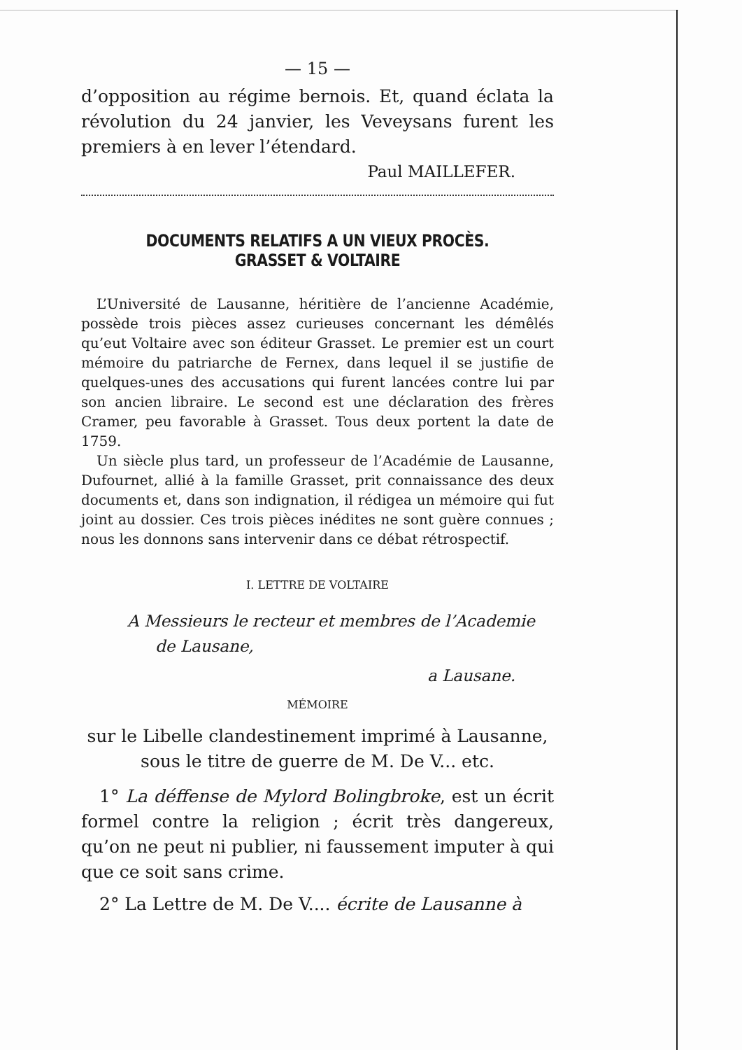— 15 —
d’opposition au régime bernois. Et, quand éclata la révolution du 24 janvier, les Veveysans furent les premiers à en lever l’étendard.
Paul MAILLEFER.
DOCUMENTS RELATIFS A UN VIEUX PROCÈS. GRASSET & VOLTAIRE
L’Université de Lausanne, héritière de l’ancienne Académie, possède trois pièces assez curieuses concernant les démêlés qu’eut Voltaire avec son éditeur Grasset. Le premier est un court mémoire du patriarche de Fernex, dans lequel il se justifie de quelques-unes des accusations qui furent lancées contre lui par son ancien libraire. Le second est une déclaration des frères Cramer, peu favorable à Grasset. Tous deux portent la date de 1759.
Un siècle plus tard, un professeur de l’Académie de Lausanne, Dufournet, allié à la famille Grasset, prit connaissance des deux documents et, dans son indignation, il rédigea un mémoire qui fut joint au dossier. Ces trois pièces inédites ne sont guère connues ; nous les donnons sans intervenir dans ce débat rétrospectif.
I. LETTRE DE VOLTAIRE
A Messieurs le recteur et membres de l’Academie
de Lausane,
a Lausane.
MÉMOIRE
sur le Libelle clandestinement imprimé à Lausanne,
sous le titre de guerre de M. De V... etc.
1° La déffense de Mylord Bolingbroke, est un écrit formel contre la religion ; écrit très dangereux, qu’on ne peut ni publier, ni faussement imputer à qui que ce soit sans crime.
2° La Lettre de M. De V.... écrite de Lausanne à